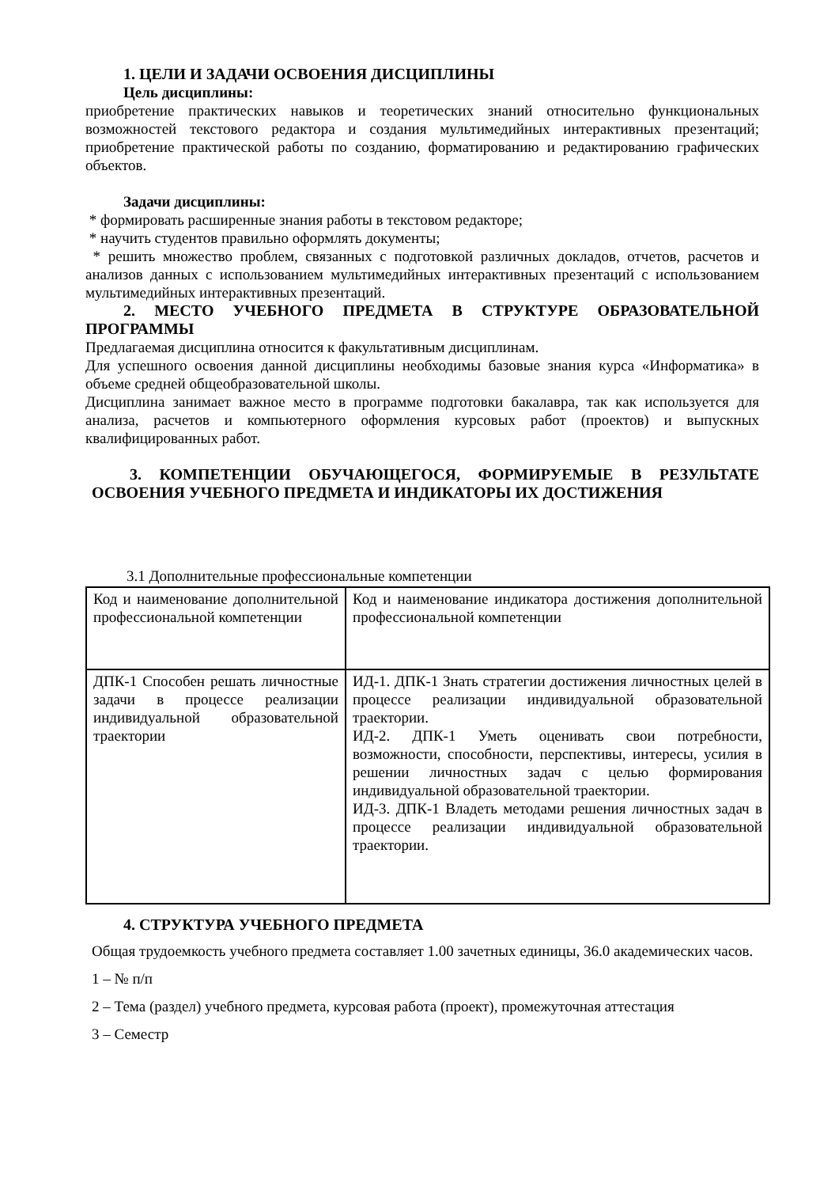1. ЦЕЛИ И ЗАДАЧИ ОСВОЕНИЯ ДИСЦИПЛИНЫ
Цель дисциплины:
приобретение практических навыков и теоретических знаний относительно функциональных возможностей текстового редактора и создания мультимедийных интерактивных презентаций; приобретение практической работы по созданию, форматированию и редактированию графических объектов.
Задачи дисциплины:
* формировать расширенные знания работы в текстовом редакторе;
* научить студентов правильно оформлять документы;
* решить множество проблем, связанных с подготовкой различных докладов, отчетов, расчетов и анализов данных с использованием мультимедийных интерактивных презентаций с использованием мультимедийных интерактивных презентаций.
2. МЕСТО УЧЕБНОГО ПРЕДМЕТА В СТРУКТУРЕ ОБРАЗОВАТЕЛЬНОЙ ПРОГРАММЫ
Предлагаемая дисциплина относится к факультативным дисциплинам.
Для успешного освоения данной дисциплины необходимы базовые знания курса «Информатика» в объеме средней общеобразовательной школы.
Дисциплина занимает важное место в программе подготовки бакалавра, так как используется для анализа, расчетов и компьютерного оформления курсовых работ (проектов) и выпускных квалифицированных работ.
3. КОМПЕТЕНЦИИ ОБУЧАЮЩЕГОСЯ, ФОРМИРУЕМЫЕ В РЕЗУЛЬТАТЕ ОСВОЕНИЯ УЧЕБНОГО ПРЕДМЕТА И ИНДИКАТОРЫ ИХ ДОСТИЖЕНИЯ
3.1 Дополнительные профессиональные компетенции
| Код и наименование дополнительной профессиональной компетенции | Код и наименование индикатора достижения дополнительной профессиональной компетенции |
| ДПК-1 Способен решать личностные задачи в процессе реализации индивидуальной образовательной траектории | ИД-1. ДПК-1 Знать стратегии достижения личностных целей в процессе реализации индивидуальной образовательной траектории. ИД-2. ДПК-1 Уметь оценивать свои потребности, возможности, способности, перспективы, интересы, усилия в решении личностных задач с целью формирования индивидуальной образовательной траектории. ИД-3. ДПК-1 Владеть методами решения личностных задач в процессе реализации индивидуальной образовательной траектории. |
4. СТРУКТУРА УЧЕБНОГО ПРЕДМЕТА
Общая трудоемкость учебного предмета составляет 1.00 зачетных единицы, 36.0 академических часов.
1 – № п/п
2 – Тема (раздел) учебного предмета, курсовая работа (проект), промежуточная аттестация
3 – Семестр